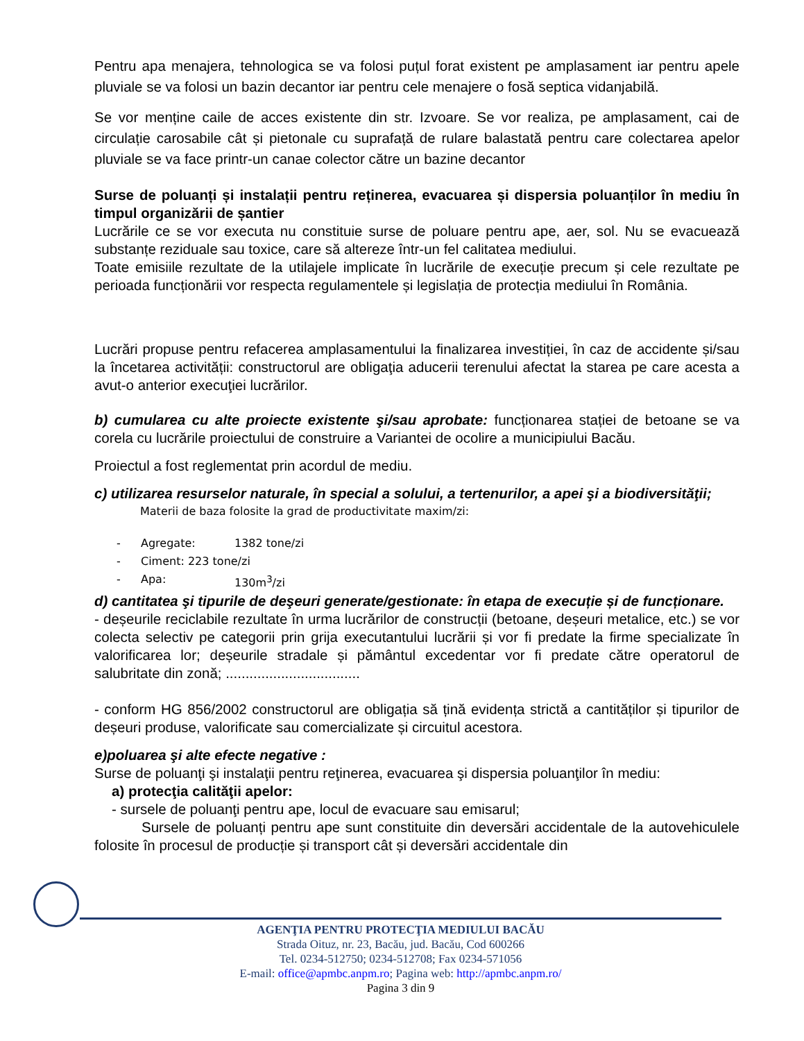Pentru apa menajera, tehnologica se va folosi puțul forat existent pe amplasament iar pentru apele pluviale se va folosi un bazin decantor iar pentru cele menajere o fosă septica vidanjabilă.
Se vor menține caile de acces existente din str. Izvoare. Se vor realiza, pe amplasament, cai de circulație carosabile cât și pietonale cu suprafață de rulare balastată pentru care colectarea apelor pluviale se va face printr-un canae colector către un bazine decantor
Surse de poluanți și instalații pentru reținerea, evacuarea și dispersia poluanților în mediu în timpul organizării de șantier
Lucrările ce se vor executa nu constituie surse de poluare pentru ape, aer, sol. Nu se evacuează substanțe reziduale sau toxice, care să altereze într-un fel calitatea mediului.
Toate emisiile rezultate de la utilajele implicate în lucrările de execuție precum și cele rezultate pe perioada funcționării vor respecta regulamentele și legislația de protecția mediului în România.
Lucrări propuse pentru refacerea amplasamentului la finalizarea investiției, în caz de accidente și/sau la încetarea activității: constructorul are obligaţia aducerii terenului afectat la starea pe care acesta a avut-o anterior execuţiei lucrărilor.
b) cumularea cu alte proiecte existente şi/sau aprobate: funcționarea stației de betoane se va corela cu lucrările proiectului de construire a Variantei de ocolire a municipiului Bacău.
Proiectul a fost reglementat prin acordul de mediu.
c) utilizarea resurselor naturale, în special a solului, a tertenurilor, a apei şi a biodiversităţii;
Materii de baza folosite la grad de productivitate maxim/zi:
- Agregate: 1382 tone/zi
- Ciment: 223 tone/zi
- Apa: 130m<sup>3</sup>/zi
d) cantitatea şi tipurile de deşeuri generate/gestionate: în etapa de execuție și de funcționare.
- deșeurile reciclabile rezultate în urma lucrărilor de construcții (betoane, deșeuri metalice, etc.) se vor colecta selectiv pe categorii prin grija executantului lucrării și vor fi predate la firme specializate în valorificarea lor; deșeurile stradale și pământul excedentar vor fi predate către operatorul de salubritate din zonă; ..................................
- conform HG 856/2002 constructorul are obligația să țină evidența strictă a cantităților și tipurilor de deșeuri produse, valorificate sau comercializate și circuitul acestora.
e)poluarea şi alte efecte negative :
Surse de poluanţi şi instalaţii pentru reţinerea, evacuarea şi dispersia poluanţilor în mediu:
a) protecţia calităţii apelor:
- sursele de poluanţi pentru ape, locul de evacuare sau emisarul;
Sursele de poluanți pentru ape sunt constituite din deversări accidentale de la autovehiculele folosite în procesul de producție și transport cât și deversări accidentale din
AGENŢIA PENTRU PROTECŢIA MEDIULUI BACĂU
Strada Oituz, nr. 23, Bacău, jud. Bacău, Cod 600266
Tel. 0234-512750; 0234-512708; Fax 0234-571056
E-mail: office@apmbc.anpm.ro; Pagina web: http://apmbc.anpm.ro/
Pagina 3 din 9